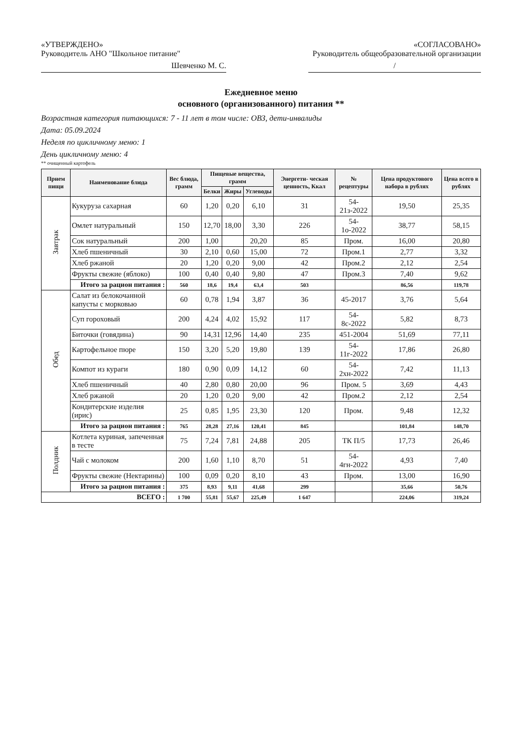«УТВЕРЖДЕНО»
Руководитель АНО "Школьное питание"
Шевченко М. С.
«СОГЛАСОВАНО»
Руководитель общеобразовательной организации
/
Ежедневное меню
основного (организованного) питания **
Возрастная категория питающихся: 7 - 11 лет в том числе: ОВЗ, дети-инвалиды
Дата: 05.09.2024
Неделя по цикличному меню: 1
День цикличному меню: 4
** очищенный картофель
| Прием пищи | Наименование блюда | Вес блюда, грамм | Пищевые вещества, грамм | | | Энергети- ческая ценность, Ккал | № рецептуры | Цена продуктового набора в рублях | Цена всего в рублях |
| --- | --- | --- | --- | --- | --- | --- | --- | --- | --- |
| | | | Белки | Жиры | Углеводы | | | | |
| Завтрак | Кукуруза сахарная | 60 | 1,20 | 0,20 | 6,10 | 31 | 54-21з-2022 | 19,50 | 25,35 |
| | Омлет натуральный | 150 | 12,70 | 18,00 | 3,30 | 226 | 54-1о-2022 | 38,77 | 58,15 |
| | Сок натуральный | 200 | 1,00 | | 20,20 | 85 | Пром. | 16,00 | 20,80 |
| | Хлеб пшеничный | 30 | 2,10 | 0,60 | 15,00 | 72 | Пром.1 | 2,77 | 3,32 |
| | Хлеб ржаной | 20 | 1,20 | 0,20 | 9,00 | 42 | Пром.2 | 2,12 | 2,54 |
| | Фрукты свежие (яблоко) | 100 | 0,40 | 0,40 | 9,80 | 47 | Пром.3 | 7,40 | 9,62 |
| | Итого за рацион питания : | 560 | 18,6 | 19,4 | 63,4 | 503 | | 86,56 | 119,78 |
| Обед | Салат из белокочанной капусты с морковью | 60 | 0,78 | 1,94 | 3,87 | 36 | 45-2017 | 3,76 | 5,64 |
| | Суп гороховый | 200 | 4,24 | 4,02 | 15,92 | 117 | 54-8с-2022 | 5,82 | 8,73 |
| | Биточки (говядина) | 90 | 14,31 | 12,96 | 14,40 | 235 | 451-2004 | 51,69 | 77,11 |
| | Картофельное пюре | 150 | 3,20 | 5,20 | 19,80 | 139 | 54-11г-2022 | 17,86 | 26,80 |
| | Компот из кураги | 180 | 0,90 | 0,09 | 14,12 | 60 | 54-2хн-2022 | 7,42 | 11,13 |
| | Хлеб пшеничный | 40 | 2,80 | 0,80 | 20,00 | 96 | Пром. 5 | 3,69 | 4,43 |
| | Хлеб ржаной | 20 | 1,20 | 0,20 | 9,00 | 42 | Пром.2 | 2,12 | 2,54 |
| | Кондитерские изделия (ирис) | 25 | 0,85 | 1,95 | 23,30 | 120 | Пром. | 9,48 | 12,32 |
| | Итого за рацион питания : | 765 | 28,28 | 27,16 | 120,41 | 845 | | 101,84 | 148,70 |
| Полдник | Котлета куриная, запеченная в тесте | 75 | 7,24 | 7,81 | 24,88 | 205 | ТК П/5 | 17,73 | 26,46 |
| | Чай с молоком | 200 | 1,60 | 1,10 | 8,70 | 51 | 54-4гн-2022 | 4,93 | 7,40 |
| | Фрукты свежие (Нектарины) | 100 | 0,09 | 0,20 | 8,10 | 43 | Пром. | 13,00 | 16,90 |
| | Итого за рацион питания : | 375 | 8,93 | 9,11 | 41,68 | 299 | | 35,66 | 50,76 |
| ВСЕГО : | | 1 700 | 55,81 | 55,67 | 225,49 | 1 647 | | 224,06 | 319,24 |